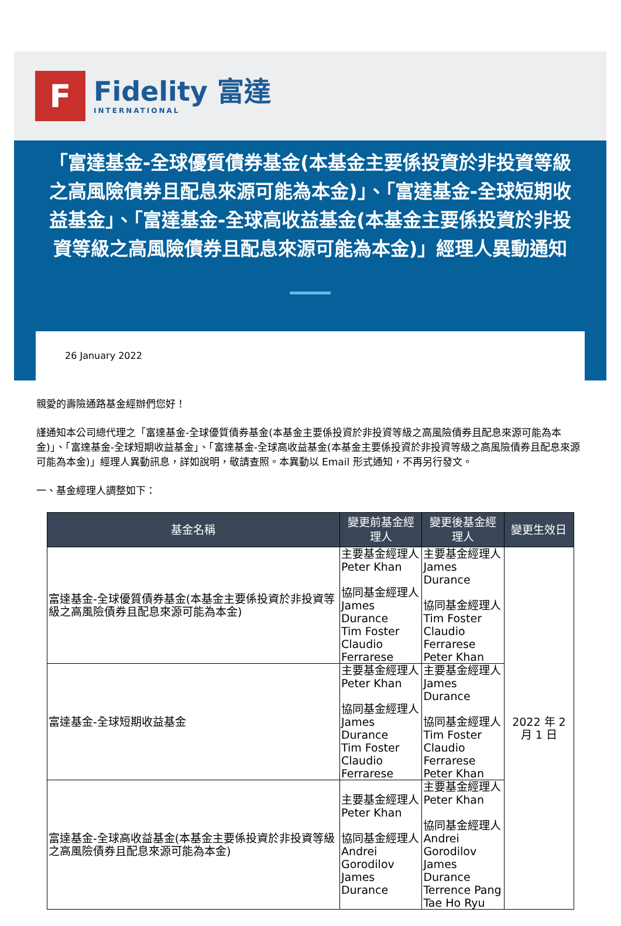F
Fidelity 富達
INTERNATIONAL
「富達基金-全球優質債券基金(本基金主要係投資於非投資等級之高風險債券且配息來源可能為本金)」、「富達基金-全球短期收益基金」、「富達基金-全球高收益基金(本基金主要係投資於非投資等級之高風險債券且配息來源可能為本金)」經理人異動通知
26 January 2022
親愛的壽險通路基金經辦們您好！
謹通知本公司總代理之「富達基金-全球優質債券基金(本基金主要係投資於非投資等級之高風險債券且配息來源可能為本金)」、「富達基金-全球短期收益基金」、「富達基金-全球高收益基金(本基金主要係投資於非投資等級之高風險債券且配息來源可能為本金)」經理人異動訊息，詳如說明，敬請查照。本異動以 Email 形式通知，不再另行發文。
一、基金經理人調整如下：
| 基金名稱 | 變更前基金經理人 | 變更後基金經理人 | 變更生效日 |
| --- | --- | --- | --- |
| 富達基金-全球優質債券基金(本基金主要係投資於非投資等級之高風險債券且配息來源可能為本金) | 主要基金經理人 Peter Khan 協同基金經理人 James Durance Tim Foster Claudio Ferrarese | 主要基金經理人 James Durance 協同基金經理人 Tim Foster Claudio Ferrarese Peter Khan | 2022 年 2 月 1 日 |
| 富達基金-全球短期收益基金 | 主要基金經理人 Peter Khan 協同基金經理人 James Durance Tim Foster Claudio Ferrarese | 主要基金經理人 James Durance 協同基金經理人 Tim Foster Claudio Ferrarese Peter Khan | |
| 富達基金-全球高收益基金(本基金主要係投資於非投資等級之高風險債券且配息來源可能為本金) | 主要基金經理人 Peter Khan 協同基金經理人 Andrei Gorodilov James Durance | 主要基金經理人 Peter Khan 協同基金經理人 Andrei Gorodilov James Durance Terrence Pang Tae Ho Ryu | |